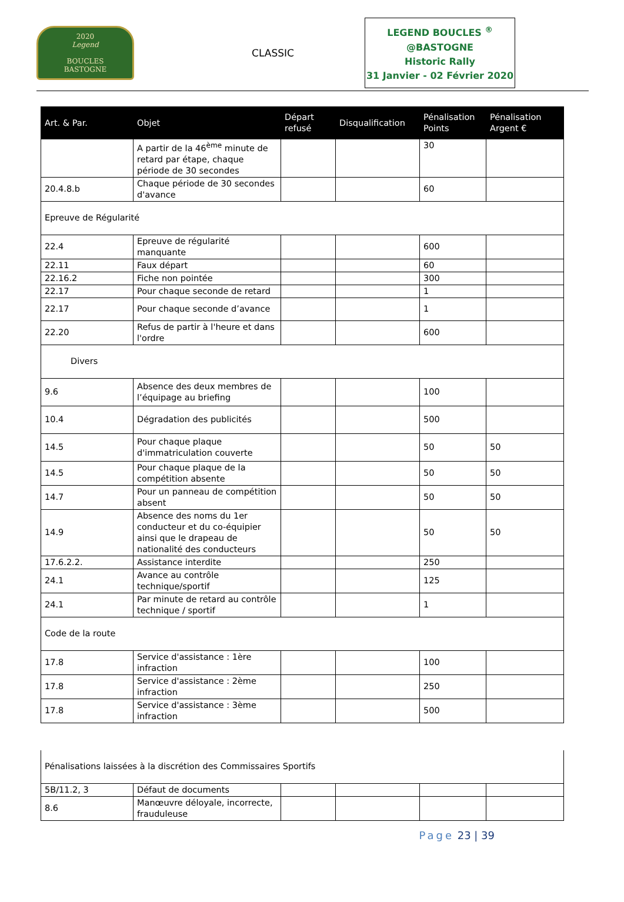2020
Legend
BOUCLES
BASTOGNE
CLASSIC
LEGEND BOUCLES <sup>®</sup>
@BASTOGNE
Historic Rally
31 Janvier - 02 Février 2020
| Art. & Par. | Objet | Départ refusé | Disqualification | Pénalisation Points | Pénalisation Argent € |
| --- | --- | --- | --- | --- | --- |
| | A partir de la 46<sup>ème</sup> minute de retard par étape, chaque période de 30 secondes | | | 30 | |
| 20.4.8.b | Chaque période de 30 secondes d'avance | | | 60 | |
| Epreuve de Régularité | | | | | |
| 22.4 | Epreuve de régularité manquante | | | 600 | |
| 22.11 | Faux départ | | | 60 | |
| 22.16.2 | Fiche non pointée | | | 300 | |
| 22.17 | Pour chaque seconde de retard | | | 1 | |
| 22.17 | Pour chaque seconde d’avance | | | 1 | |
| 22.20 | Refus de partir à l'heure et dans l'ordre | | | 600 | |
| Divers | | | | | |
| 9.6 | Absence des deux membres de l’équipage au briefing | | | 100 | |
| 10.4 | Dégradation des publicités | | | 500 | |
| 14.5 | Pour chaque plaque d'immatriculation couverte | | | 50 | 50 |
| 14.5 | Pour chaque plaque de la compétition absente | | | 50 | 50 |
| 14.7 | Pour un panneau de compétition absent | | | 50 | 50 |
| 14.9 | Absence des noms du 1er conducteur et du co-équipier ainsi que le drapeau de nationalité des conducteurs | | | 50 | 50 |
| 17.6.2.2. | Assistance interdite | | | 250 | |
| 24.1 | Avance au contrôle technique/sportif | | | 125 | |
| 24.1 | Par minute de retard au contrôle technique / sportif | | | 1 | |
| Code de la route | | | | | |
| 17.8 | Service d'assistance : 1ère infraction | | | 100 | |
| 17.8 | Service d'assistance : 2ème infraction | | | 250 | |
| 17.8 | Service d'assistance : 3ème infraction | | | 500 | |
| Pénalisations laissées à la discrétion des Commissaires Sportifs | | | | | |
| 5B/11.2, 3 | Défaut de documents | | | | |
| 8.6 | Manœuvre déloyale, incorrecte, frauduleuse | | | | |
Page 23 | 39